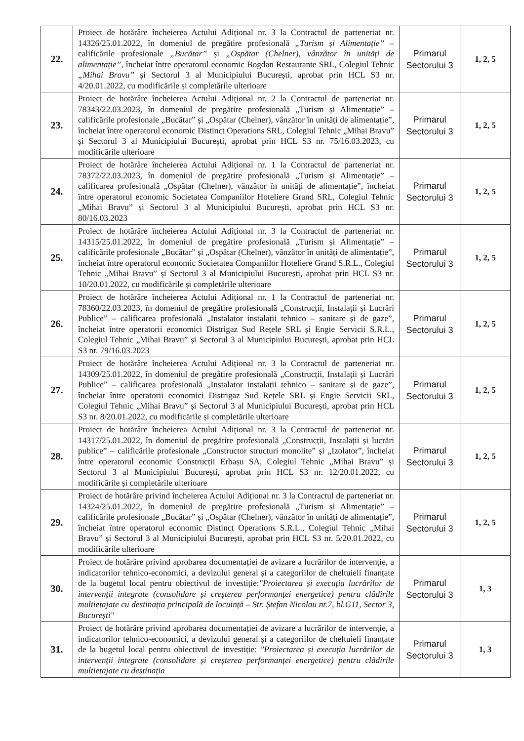| 22. | Proiect de hotărâre încheierea Actului Adițional nr. 3 la Contractul de parteneriat nr. 14326/25.01.2022, în domeniul de pregătire profesională „Turism și Alimentație” – calificările profesionale „Bucătar” și „Ospătar (Chelner), vânzător în unități de alimentație” , încheiat între operatorul economic Bogdan Restaurante SRL, Colegiul Tehnic „Mihai Bravu” și Sectorul 3 al Municipiului București, aprobat prin HCL S3 nr. 4/20.01.2022, cu modificările și completările ulterioare | Primarul Sectorului 3 | 1, 2, 5 |
| 23. | Proiect de hotărâre încheierea Actului Adițional nr. 2 la Contractul de parteneriat nr. 78343/22.03.2023, în domeniul de pregătire profesională „Turism și Alimentație” – calificările profesionale „Bucătar” și „Ospătar (Chelner), vânzător în unități de alimentație”, încheiat între operatorul economic Distinct Operations SRL, Colegiul Tehnic „Mihai Bravu” și Sectorul 3 al Municipiului București, aprobat prin HCL S3 nr. 75/16.03.2023, cu modificările ulterioare | Primarul Sectorului 3 | 1, 2, 5 |
| 24. | Proiect de hotărâre încheierea Actului Adițional nr. 1 la Contractul de parteneriat nr. 78372/22.03.2023, în domeniul de pregătire profesională „Turism și Alimentație” – calificarea profesională „Ospătar (Chelner), vânzător în unități de alimentație”, încheiat între operatorul economic Societatea Companiilor Hoteliere Grand SRL, Colegiul Tehnic „Mihai Bravu” și Sectorul 3 al Municipiului București, aprobat prin HCL S3 nr. 80/16.03.2023 | Primarul Sectorului 3 | 1, 2, 5 |
| 25. | Proiect de hotărâre încheierea Actului Adițional nr. 3 la Contractul de parteneriat nr. 14315/25.01.2022, în domeniul de pregătire profesională „Turism și Alimentație” – calificările profesionale „Bucătar” și „Ospătar (Chelner), vânzător în unități de alimentație”, încheiat între operatorul economic Societatea Companiilor Hoteliere Grand S.R.L., Colegiul Tehnic „Mihai Bravu” și Sectorul 3 al Municipiului București, aprobat prin HCL S3 nr. 10/20.01.2022, cu modificările și completările ulterioare | Primarul Sectorului 3 | 1, 2, 5 |
| 26. | Proiect de hotărâre încheierea Actului Adițional nr. 1 la Contractul de parteneriat nr. 78360/22.03.2023, în domeniul de pregătire profesională „Construcții, Instalații și Lucrări Publice” – calificarea profesională „Instalator instalații tehnico – sanitare și de gaze”, încheiat între operatorii economici Distrigaz Sud Rețele SRL și Engie Servicii S.R.L., Colegiul Tehnic „Mihai Bravu” și Sectorul 3 al Municipiului București, aprobat prin HCL S3 nr. 79/16.03.2023 | Primarul Sectorului 3 | 1, 2, 5 |
| 27. | Proiect de hotărâre încheierea Actului Adițional nr. 3 la Contractul de parteneriat nr. 14309/25.01.2022, în domeniul de pregătire profesională „Construcții, Instalații și Lucrări Publice” – calificarea profesională „Instalator instalații tehnico – sanitare și de gaze”, încheiat între operatorii economici Distrigaz Sud Rețele SRL și Engie Servicii SRL, Colegiul Tehnic „Mihai Bravu” și Sectorul 3 al Municipiului București, aprobat prin HCL S3 nr. 8/20.01.2022, cu modificările și completările ulterioare | Primarul Sectorului 3 | 1, 2, 5 |
| 28. | Proiect de hotărâre încheierea Actului Adițional nr. 3 la Contractul de parteneriat nr. 14317/25.01.2022, în domeniul de pregătire profesională „Construcții, Instalații și lucrări publice” – calificările profesionale „Constructor structuri monolite” și „Izolator”, încheiat între operatorul economic Construcții Erbașu SA, Colegiul Tehnic „Mihai Bravu” și Sectorul 3 al Municipiului București, aprobat prin HCL S3 nr. 12/20.01.2022, cu modificările și completările ulterioare | Primarul Sectorului 3 | 1, 2, 5 |
| 29. | Proiect de hotărâre privind încheierea Actului Adițional nr. 3 la Contractul de parteneriat nr. 14324/25.01.2022, în domeniul de pregătire profesională „Turism și Alimentație” – calificările profesionale „Bucătar” și „Ospătar (Chelner), vânzător în unități de alimentație”, încheiat între operatorul economic Distinct Operations S.R.L., Colegiul Tehnic „Mihai Bravu” și Sectorul 3 al Municipiului București, aprobat prin HCL S3 nr. 5/20.01.2022, cu modificările ulterioare | Primarul Sectorului 3 | 1, 2, 5 |
| 30. | Proiect de hotărâre privind aprobarea documentației de avizare a lucrărilor de intervenție, a indicatorilor tehnico-economici, a devizului general și a categoriilor de cheltuieli finanțate de la bugetul local pentru obiectivul de investiție: "Proiectarea și execuția lucrărilor de intervenții integrate (consolidare și creșterea performanței energetice) pentru clădirile multietajate cu destinația principală de locuință – Str. Ștefan Nicolau nr.7, bl.G11, Sector 3, București" | Primarul Sectorului 3 | 1, 3 |
| 31. | Proiect de hotărâre privind aprobarea documentației de avizare a lucrărilor de intervenție, a indicatorilor tehnico-economici, a devizului general și a categoriilor de cheltuieli finanțate de la bugetul local pentru obiectivul de investiție: "Proiectarea și execuția lucrărilor de intervenții integrate (consolidare și creșterea performanței energetice) pentru clădirile multietajate cu destinația | Primarul Sectorului 3 | 1, 3 |